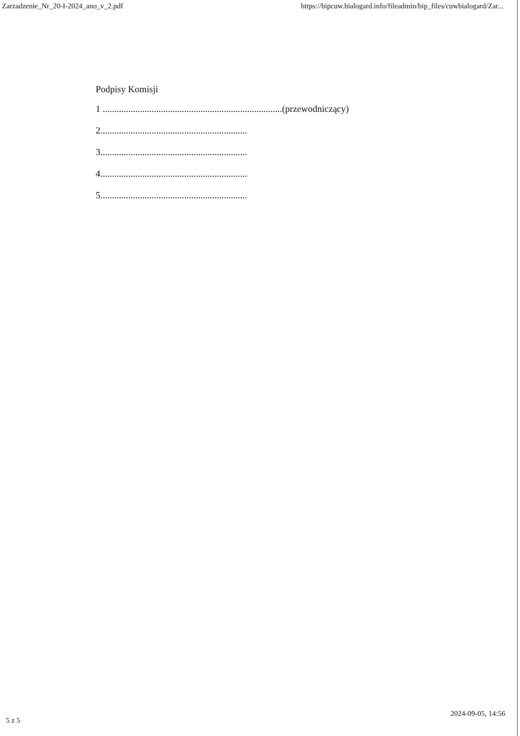Zarzadzenie_Nr_20-I-2024_ano_v_2.pdf https://bipcuw.bialogard.info/fileadmin/bip_files/cuwbialogard/Zar...
Podpisy Komisji
1 .............................................................................(przewodniczący)
2...............................................................
3...............................................................
4...............................................................
5...............................................................
5 z 5 2024-09-05, 14:56